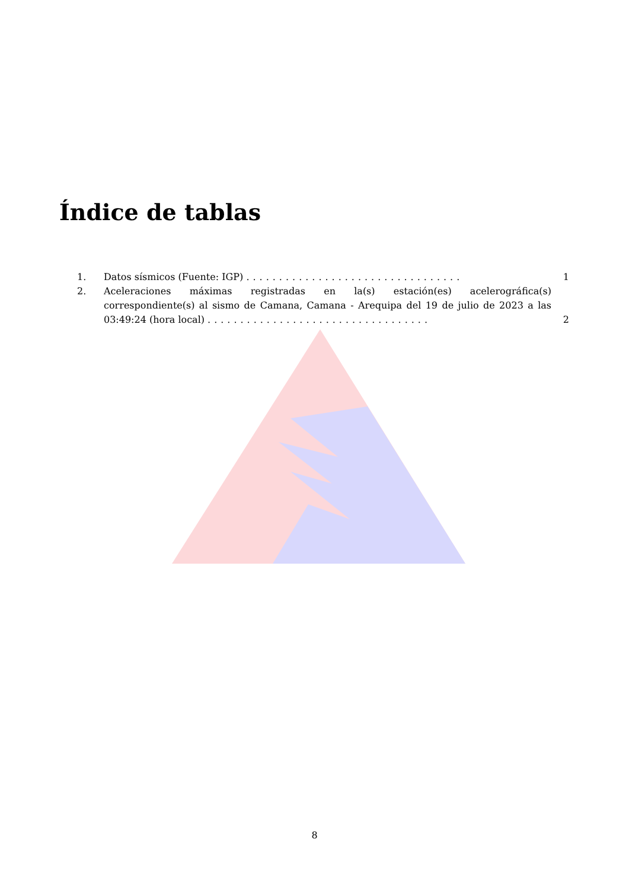Índice de tablas
1. Datos sísmicos (Fuente: IGP) .................................
1
2. Aceleraciones máximas registradas en la(s) estación(es) acelerográfica(s) correspondiente(s) al sismo de Camana, Camana - Arequipa del 19 de julio de 2023 a las 03:49:24 (hora local) ..................................
2
8